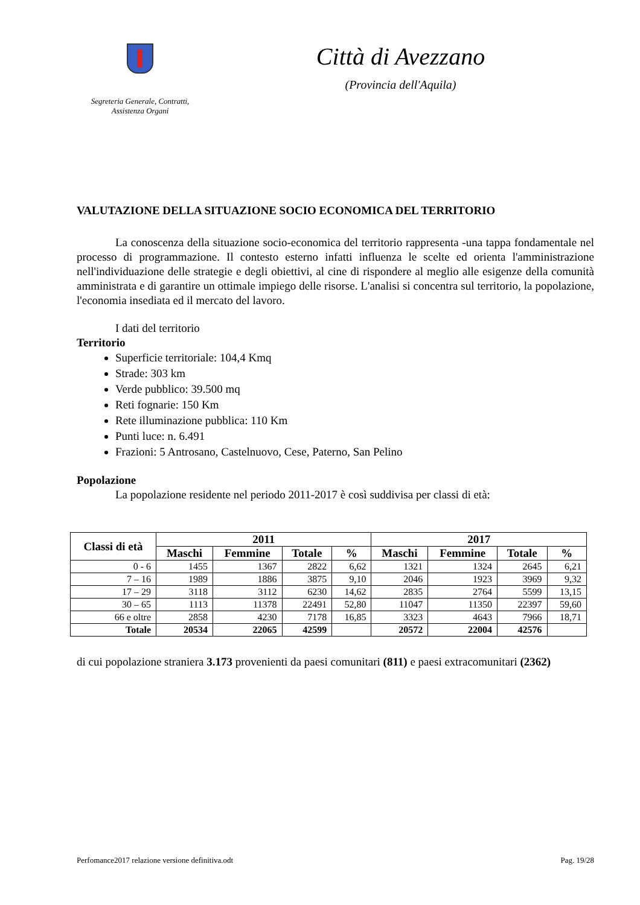Segreteria Generale, Contratti,
Assistenza Organi
Città di Avezzano
(Provincia dell'Aquila)
VALUTAZIONE DELLA SITUAZIONE SOCIO ECONOMICA DEL TERRITORIO
La conoscenza della situazione socio-economica del territorio rappresenta -una tappa fondamentale nel processo di programmazione. Il contesto esterno infatti influenza le scelte ed orienta l'amministrazione nell'individuazione delle strategie e degli obiettivi, al cine di rispondere al meglio alle esigenze della comunità amministrata e di garantire un ottimale impiego delle risorse. L'analisi si concentra sul territorio, la popolazione, l'economia insediata ed il mercato del lavoro.
I dati del territorio
Territorio
Superficie territoriale: 104,4 Kmq
Strade: 303 km
Verde pubblico: 39.500 mq
Reti fognarie: 150 Km
Rete illuminazione pubblica: 110 Km
Punti luce: n. 6.491
Frazioni: 5 Antrosano, Castelnuovo, Cese, Paterno, San Pelino
Popolazione
La popolazione residente nel periodo 2011-2017 è così suddivisa per classi di età:
| Classi di età | 2011 | | | | 2017 | | | |
| --- | --- | --- | --- | --- | --- | --- | --- | --- |
| | Maschi | Femmine | Totale | % | Maschi | Femmine | Totale | % |
| 0 - 6 | 1455 | 1367 | 2822 | 6,62 | 1321 | 1324 | 2645 | 6,21 |
| 7 – 16 | 1989 | 1886 | 3875 | 9,10 | 2046 | 1923 | 3969 | 9,32 |
| 17 – 29 | 3118 | 3112 | 6230 | 14,62 | 2835 | 2764 | 5599 | 13,15 |
| 30 – 65 | 1113 | 11378 | 22491 | 52,80 | 11047 | 11350 | 22397 | 59,60 |
| 66 e oltre | 2858 | 4230 | 7178 | 16,85 | 3323 | 4643 | 7966 | 18,71 |
| Totale | 20534 | 22065 | 42599 | | 20572 | 22004 | 42576 | |
di cui popolazione straniera 3.173 provenienti da paesi comunitari (811) e paesi extracomunitari (2362)
Perfomance2017 relazione versione definitiva.odt Pag. 19/28